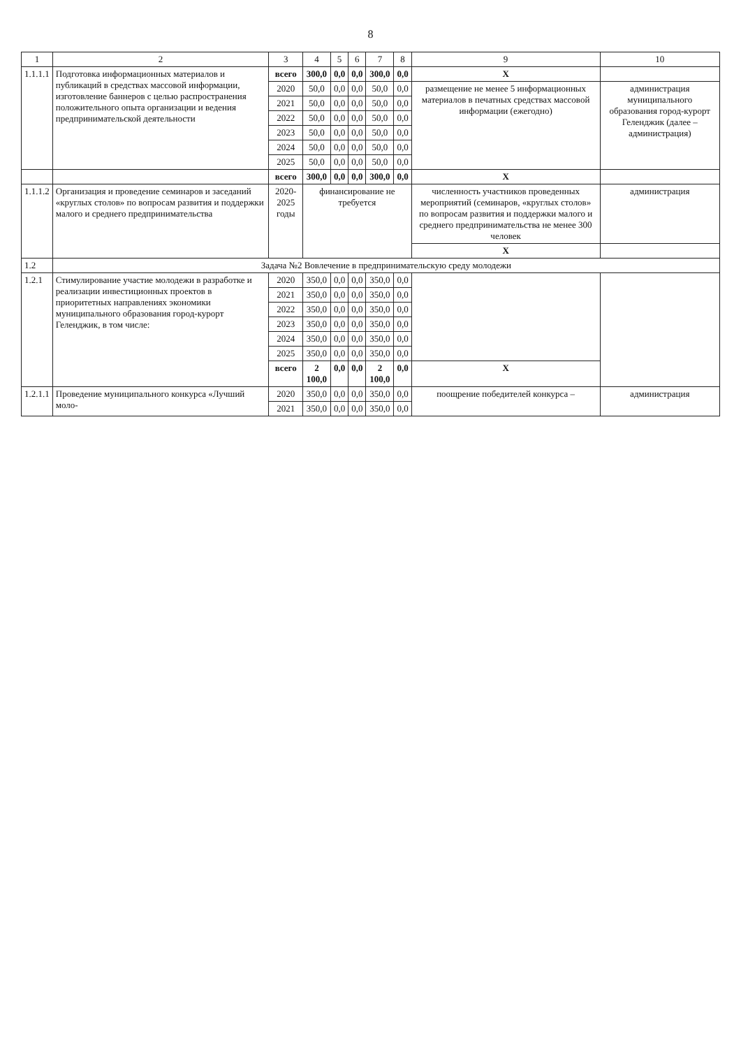8
| 1 | 2 | 3 | 4 | 5 | 6 | 7 | 8 | 9 | 10 |
| --- | --- | --- | --- | --- | --- | --- | --- | --- | --- |
| 1.1.1.1 | Подготовка информационных материалов и публикаций в средствах массовой информации, изготовление баннеров с целью распространения положительного опыта организации и ведения предпринимательской деятельности | всего | 300,0 | 0,0 | 0,0 | 300,0 | 0,0 | X | |
| | | 2020 | 50,0 | 0,0 | 0,0 | 50,0 | 0,0 | размещение не менее 5 информационных материалов в печатных средствах массовой информации (ежегодно) | администрация муниципального образования город-курорт Геленджик (далее – администрация) |
| | | 2021 | 50,0 | 0,0 | 0,0 | 50,0 | 0,0 | | |
| | | 2022 | 50,0 | 0,0 | 0,0 | 50,0 | 0,0 | | |
| | | 2023 | 50,0 | 0,0 | 0,0 | 50,0 | 0,0 | | |
| | | 2024 | 50,0 | 0,0 | 0,0 | 50,0 | 0,0 | | |
| | | 2025 | 50,0 | 0,0 | 0,0 | 50,0 | 0,0 | | |
| | | всего | 300,0 | 0,0 | 0,0 | 300,0 | 0,0 | X | |
| 1.1.1.2 | Организация и проведение семинаров и заседаний «круглых столов» по вопросам развития и поддержки малого и среднего предпринимательства | 2020-2025 годы | финансирование не требуется | | | | | численность участников проведенных мероприятий (семинаров, «круглых столов» по вопросам развития и поддержки малого и среднего предпринимательства не менее 300 человек | администрация |
| | | | | | | | | X | |
| 1.2 | Задача №2 Вовлечение в предпринимательскую среду молодежи | | | | | | | | |
| 1.2.1 | Стимулирование участие молодежи в разработке и реализации инвестиционных проектов в приоритетных направлениях экономики муниципального образования город-курорт Геленджик, в том числе: | 2020 | 350,0 | 0,0 | 0,0 | 350,0 | 0,0 | | |
| | | 2021 | 350,0 | 0,0 | 0,0 | 350,0 | 0,0 | | |
| | | 2022 | 350,0 | 0,0 | 0,0 | 350,0 | 0,0 | | |
| | | 2023 | 350,0 | 0,0 | 0,0 | 350,0 | 0,0 | | |
| | | 2024 | 350,0 | 0,0 | 0,0 | 350,0 | 0,0 | | |
| | | 2025 | 350,0 | 0,0 | 0,0 | 350,0 | 0,0 | | |
| | | всего | 2 100,0 | 0,0 | 0,0 | 2 100,0 | 0,0 | X | |
| 1.2.1.1 | Проведение муниципального конкурса «Лучший моло- | 2020 | 350,0 | 0,0 | 0,0 | 350,0 | 0,0 | поощрение победителей конкурса – | администрация |
| | | 2021 | 350,0 | 0,0 | 0,0 | 350,0 | 0,0 | | |